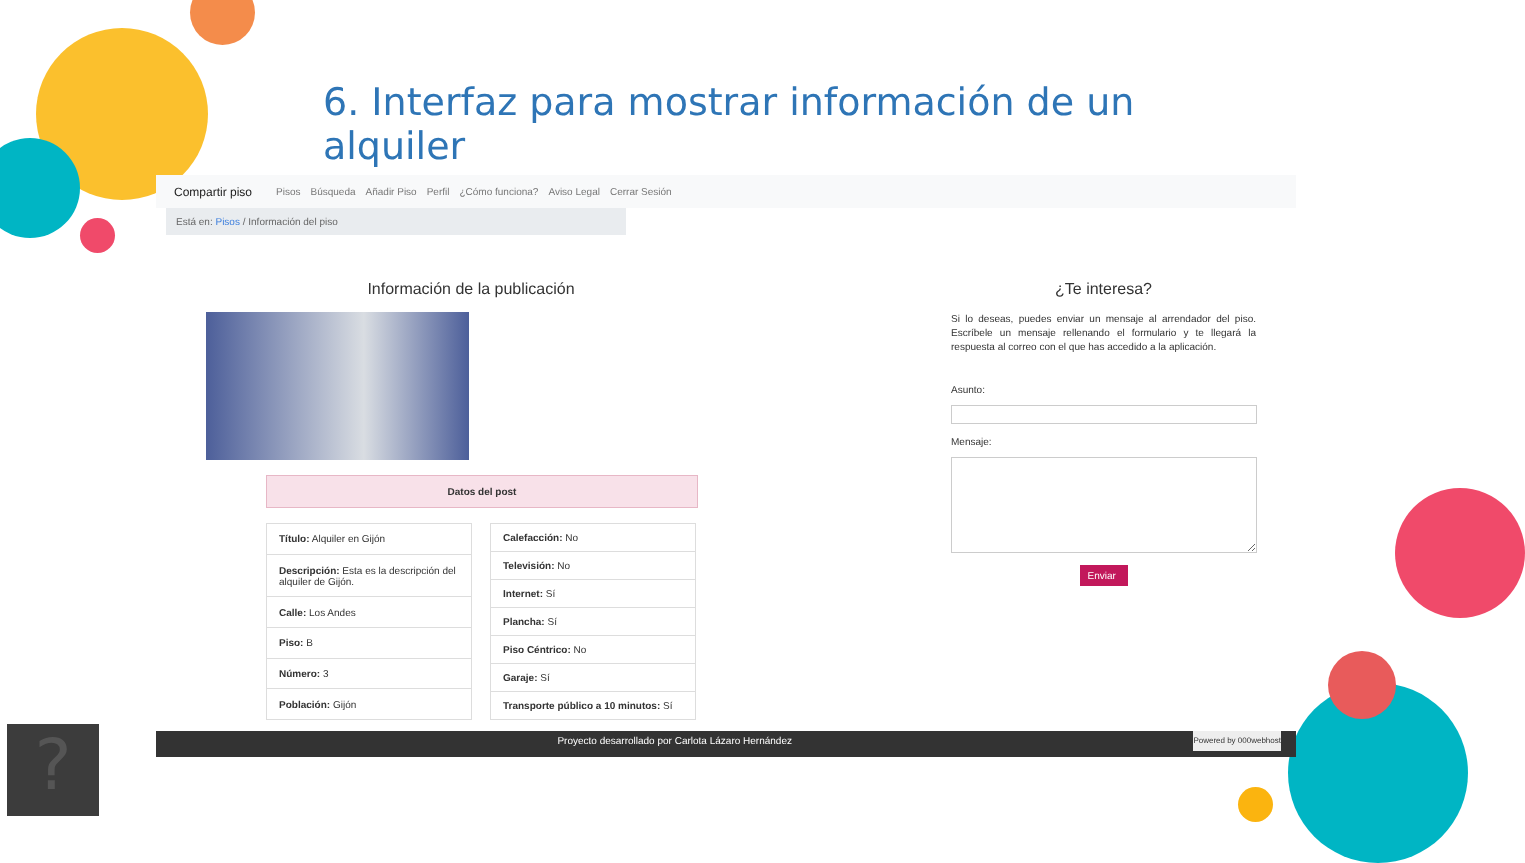?
6. Interfaz para mostrar información de un alquiler
Compartir piso Pisos Búsqueda Añadir Piso Perfil ¿Cómo funciona? Aviso Legal Cerrar Sesión
Está en: Pisos / Información del piso
Información de la publicación
Datos del post
| Título: Alquiler en Gijón |
| Descripción: Esta es la descripción del alquiler de Gijón. |
| Calle: Los Andes |
| Piso: B |
| Número: 3 |
| Población: Gijón |
| Calefacción: No |
| Televisión: No |
| Internet: Sí |
| Plancha: Sí |
| Piso Céntrico: No |
| Garaje: Sí |
| Transporte público a 10 minutos: Sí |
¿Te interesa?
Si lo deseas, puedes enviar un mensaje al arrendador del piso. Escríbele un mensaje rellenando el formulario y te llegará la respuesta al correo con el que has accedido a la aplicación.
Asunto:
Mensaje:
Enviar
Proyecto desarrollado por Carlota Lázaro Hernández Powered by 000webhost